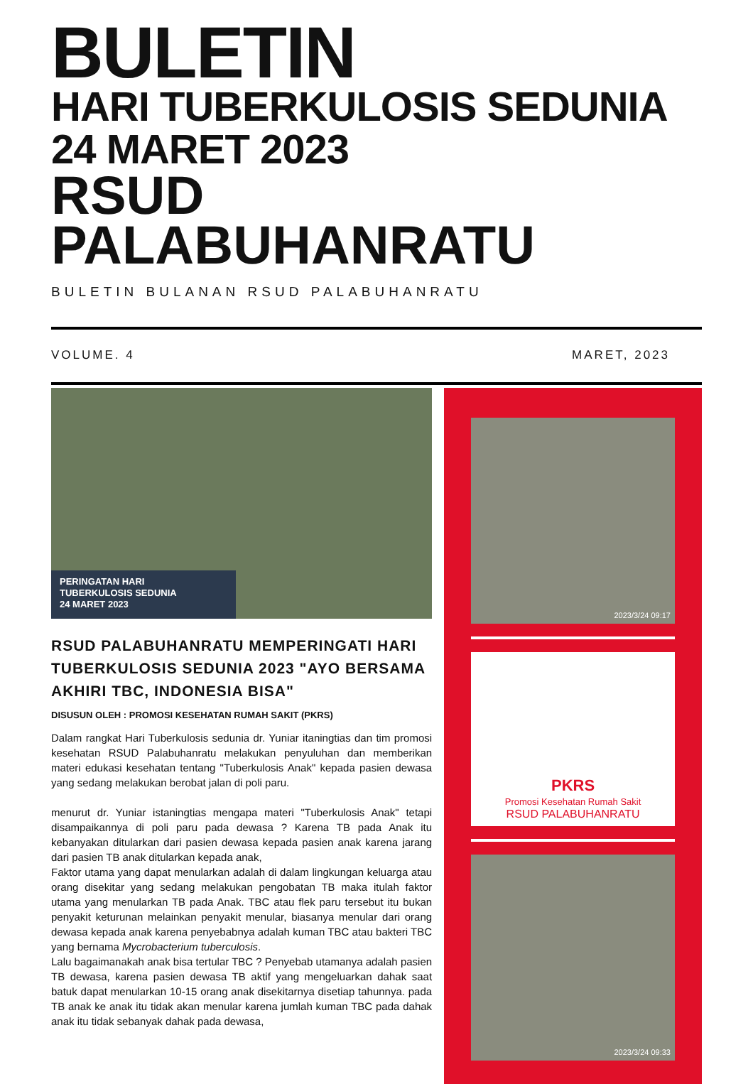BULETIN
HARI TUBERKULOSIS SEDUNIA
24 MARET 2023
RSUD PALABUHANRATU
BULETIN BULANAN RSUD PALABUHANRATU
VOLUME. 4 MARET, 2023
PERINGATAN HARI
TUBERKULOSIS SEDUNIA
24 MARET 2023
RSUD PALABUHANRATU MEMPERINGATI HARI TUBERKULOSIS SEDUNIA 2023 "AYO BERSAMA AKHIRI TBC, INDONESIA BISA"
DISUSUN OLEH : PROMOSI KESEHATAN RUMAH SAKIT (PKRS)
Dalam rangkat Hari Tuberkulosis sedunia dr. Yuniar itaningtias dan tim promosi kesehatan RSUD Palabuhanratu melakukan penyuluhan dan memberikan materi edukasi kesehatan tentang "Tuberkulosis Anak" kepada pasien dewasa yang sedang melakukan berobat jalan di poli paru.
menurut dr. Yuniar istaningtias mengapa materi "Tuberkulosis Anak" tetapi disampaikannya di poli paru pada dewasa ? Karena TB pada Anak itu kebanyakan ditularkan dari pasien dewasa kepada pasien anak karena jarang dari pasien TB anak ditularkan kepada anak,
Faktor utama yang dapat menularkan adalah di dalam lingkungan keluarga atau orang disekitar yang sedang melakukan pengobatan TB maka itulah faktor utama yang menularkan TB pada Anak. TBC atau flek paru tersebut itu bukan penyakit keturunan melainkan penyakit menular, biasanya menular dari orang dewasa kepada anak karena penyebabnya adalah kuman TBC atau bakteri TBC yang bernama Mycrobacterium tuberculosis.
Lalu bagaimanakah anak bisa tertular TBC ? Penyebab utamanya adalah pasien TB dewasa, karena pasien dewasa TB aktif yang mengeluarkan dahak saat batuk dapat menularkan 10-15 orang anak disekitarnya disetiap tahunnya. pada TB anak ke anak itu tidak akan menular karena jumlah kuman TBC pada dahak anak itu tidak sebanyak dahak pada dewasa,
2023/3/24 09:17
PKRS
Promosi Kesehatan Rumah Sakit
RSUD PALABUHANRATU
2023/3/24 09:33